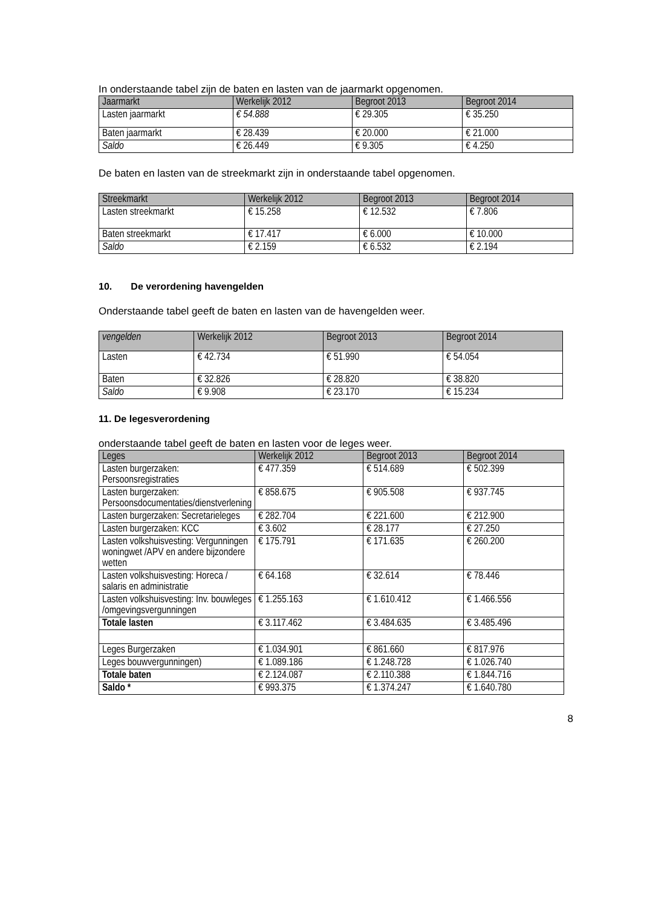In onderstaande tabel zijn de baten en lasten van de jaarmarkt opgenomen.
| Jaarmarkt | Werkelijk 2012 | Begroot 2013 | Begroot 2014 |
| --- | --- | --- | --- |
| Lasten jaarmarkt | € 54.888 | € 29.305 | € 35.250 |
| Baten jaarmarkt | € 28.439 | € 20.000 | € 21.000 |
| Saldo | € 26.449 | € 9.305 | € 4.250 |
De baten en lasten van de streekmarkt zijn in onderstaande tabel opgenomen.
| Streekmarkt | Werkelijk 2012 | Begroot 2013 | Begroot 2014 |
| --- | --- | --- | --- |
| Lasten streekmarkt | € 15.258 | € 12.532 | € 7.806 |
| Baten streekmarkt | € 17.417 | € 6.000 | € 10.000 |
| Saldo | € 2.159 | € 6.532 | € 2.194 |
10. De verordening havengelden
Onderstaande tabel geeft de baten en lasten van de havengelden weer.
| vengelden | Werkelijk 2012 | Begroot 2013 | Begroot 2014 |
| --- | --- | --- | --- |
| Lasten | € 42.734 | € 51.990 | € 54.054 |
| Baten | € 32.826 | € 28.820 | € 38.820 |
| Saldo | € 9.908 | € 23.170 | € 15.234 |
11. De legesverordening
onderstaande tabel geeft de baten en lasten voor de leges weer.
| Leges | Werkelijk 2012 | Begroot 2013 | Begroot 2014 |
| --- | --- | --- | --- |
| Lasten burgerzaken: Persoonsregistraties | € 477.359 | € 514.689 | € 502.399 |
| Lasten burgerzaken: Persoonsdocumentaties/dienstverlening | € 858.675 | € 905.508 | € 937.745 |
| Lasten burgerzaken: Secretarieleges | € 282.704 | € 221.600 | € 212.900 |
| Lasten burgerzaken: KCC | € 3.602 | € 28.177 | € 27.250 |
| Lasten volkshuisvesting: Vergunningen woningwet /APV en andere bijzondere wetten | € 175.791 | € 171.635 | € 260.200 |
| Lasten volkshuisvesting: Horeca / salaris en administratie | € 64.168 | € 32.614 | € 78.446 |
| Lasten volkshuisvesting: Inv. bouwleges /omgevingsvergunningen | € 1.255.163 | € 1.610.412 | € 1.466.556 |
| Totale lasten | € 3.117.462 | € 3.484.635 | € 3.485.496 |
| Leges Burgerzaken | € 1.034.901 | € 861.660 | € 817.976 |
| Leges bouwvergunningen) | € 1.089.186 | € 1.248.728 | € 1.026.740 |
| Totale baten | € 2.124.087 | € 2.110.388 | € 1.844.716 |
| Saldo * | € 993.375 | € 1.374.247 | € 1.640.780 |
8